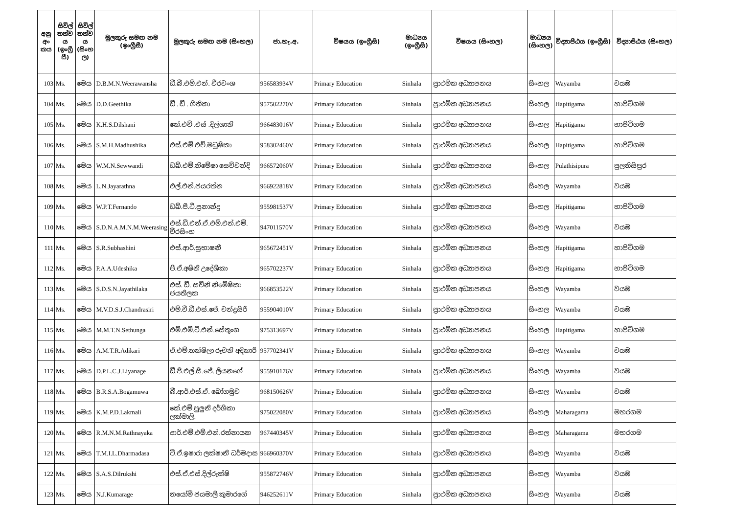| අනු අං කය | සිවිල් තත්ව ය (ඉංග්‍රී සී) | සිවිල් තත්ව ය (සිංහ ල) | මුලකුරු සමඟ නම (ඉංග්‍රීසී) | මුලකුරු සමඟ නම (සිංහල) | ජා.හැ.අ. | විෂයය (ඉංග්‍රීසී) | මාධ්‍යය (ඉංග්‍රීසී) | විෂයය (සිංහල) | මාධ්‍යය (සිංහල) | විද්‍යාපීඨය (ඉංග්‍රීසී) | විද්‍යාපීඨය (සිංහල) |
| --- | --- | --- | --- | --- | --- | --- | --- | --- | --- | --- | --- |
| 103 | Ms. | මෙය | D.B.M.N.Weerawansha | ඩී.බී.එම්.එන්. වීරවංශ | 956583934V | Primary Education | Sinhala | ප්‍රාථමික අධ්‍යාපනය | සිංහල | Wayamba | වයඹ |
| 104 | Ms. | මෙය | D.D.Geethika | ඩී . ඩී . ගීතිකා | 957502270V | Primary Education | Sinhala | ප්‍රාථමික අධ්‍යාපනය | සිංහල | Hapitigama | හාපිටිගම |
| 105 | Ms. | මෙය | K.H.S.Dilshani | කේ.එච් .එස් .දිල්ශානි | 966483016V | Primary Education | Sinhala | ප්‍රාථමික අධ්‍යාපනය | සිංහල | Hapitigama | හාපිටිගම |
| 106 | Ms. | මෙය | S.M.H.Madhushika | එස්.එම්.එච්.මධුෂිකා | 958302460V | Primary Education | Sinhala | ප්‍රාථමික අධ්‍යාපනය | සිංහල | Hapitigama | හාපිටිගම |
| 107 | Ms. | මෙය | W.M.N.Sewwandi | ඩබ්.එම්.නිමේෂා සෙව්වන්දි | 966572060V | Primary Education | Sinhala | ප්‍රාථමික අධ්‍යාපනය | සිංහල | Pulathisipura | පුලතිසිපුර |
| 108 | Ms. | මෙය | L.N.Jayarathna | එල්.එන්.ජයරත්න | 966922818V | Primary Education | Sinhala | ප්‍රාථමික අධ්‍යාපනය | සිංහල | Wayamba | වයඹ |
| 109 | Ms. | මෙය | W.P.T.Fernando | ඩබ්.පී.ටී.ප්‍රනාන්දු | 955981537V | Primary Education | Sinhala | ප්‍රාථමික අධ්‍යාපනය | සිංහල | Hapitigama | හාපිටිගම |
| 110 | Ms. | මෙය | S.D.N.A.M.N.M.Weerasing | එස්.ඩී.එන්.ඒ.එම්.එන්.එම්. වීරසිංහ | 947011570V | Primary Education | Sinhala | ප්‍රාථමික අධ්‍යාපනය | සිංහල | Wayamba | වයඹ |
| 111 | Ms. | මෙය | S.R.Subhashini | එස්.ආර්.සුභාෂනී | 965672451V | Primary Education | Sinhala | ප්‍රාථමික අධ්‍යාපනය | සිංහල | Hapitigama | හාපිටිගම |
| 112 | Ms. | මෙය | P.A.A.Udeshika | පී.ඒ.අෂිනි උදේශිකා | 965702237V | Primary Education | Sinhala | ප්‍රාථමික අධ්‍යාපනය | සිංහල | Hapitigama | හාපිටිගම |
| 113 | Ms. | මෙය | S.D.S.N.Jayathilaka | එස්. ඩී. සචිනි නිමේෂිකා ජයතිලක | 966853522V | Primary Education | Sinhala | ප්‍රාථමික අධ්‍යාපනය | සිංහල | Wayamba | වයඹ |
| 114 | Ms. | මෙය | M.V.D.S.J.Chandrasiri | එම්.වී.ඩී.එස්.ජේ. චන්ද්‍රසිරි | 955904010V | Primary Education | Sinhala | ප්‍රාථමික අධ්‍යාපනය | සිංහල | Wayamba | වයඹ |
| 115 | Ms. | මෙය | M.M.T.N.Sethunga | එම්.එම්.ටී.එන්.සේතුංග | 975313697V | Primary Education | Sinhala | ප්‍රාථමික අධ්‍යාපනය | සිංහල | Hapitigama | හාපිටිගම |
| 116 | Ms. | මෙය | A.M.T.R.Adikari | ඒ.එම්.තක්ෂිලා රුවනි අදිකාරි | 957702341V | Primary Education | Sinhala | ප්‍රාථමික අධ්‍යාපනය | සිංහල | Wayamba | වයඹ |
| 117 | Ms. | මෙය | D.P.L.C.J.Liyanage | ඩී.පී.එල්.සී.ජේ. ලියනගේ | 955910176V | Primary Education | Sinhala | ප්‍රාථමික අධ්‍යාපනය | සිංහල | Wayamba | වයඹ |
| 118 | Ms. | මෙය | B.R.S.A.Bogamuwa | බී.ආර්.එස්.ඒ. බෝගමුව | 968150626V | Primary Education | Sinhala | ප්‍රාථමික අධ්‍යාපනය | සිංහල | Wayamba | වයඹ |
| 119 | Ms. | මෙය | K.M.P.D.Lakmali | කේ.එම්.පුලුනි දර්ශිකා ලක්මාලි. | 975022080V | Primary Education | Sinhala | ප්‍රාථමික අධ්‍යාපනය | සිංහල | Maharagama | මහරගම |
| 120 | Ms. | මෙය | R.M.N.M.Rathnayaka | ආර්.එම්.එම්.එන්.රත්නායක | 967440345V | Primary Education | Sinhala | ප්‍රාථමික අධ්‍යාපනය | සිංහල | Maharagama | මහරගම |
| 121 | Ms. | මෙය | T.M.I.L.Dharmadasa | ටී.ඒ.ඉෂාරා ලක්ෂානි ධර්මදාස | 966960370V | Primary Education | Sinhala | ප්‍රාථමික අධ්‍යාපනය | සිංහල | Wayamba | වයඹ |
| 122 | Ms. | මෙය | S.A.S.Dilrukshi | එස්.ඒ.එස්.දිල්රුක්ෂි | 955872746V | Primary Education | Sinhala | ප්‍රාථමික අධ්‍යාපනය | සිංහල | Wayamba | වයඹ |
| 123 | Ms. | මෙය | N.J.Kumarage | නයෝමී ජයමාලි කුමාරගේ | 946252611V | Primary Education | Sinhala | ප්‍රාථමික අධ්‍යාපනය | සිංහල | Wayamba | වයඹ |